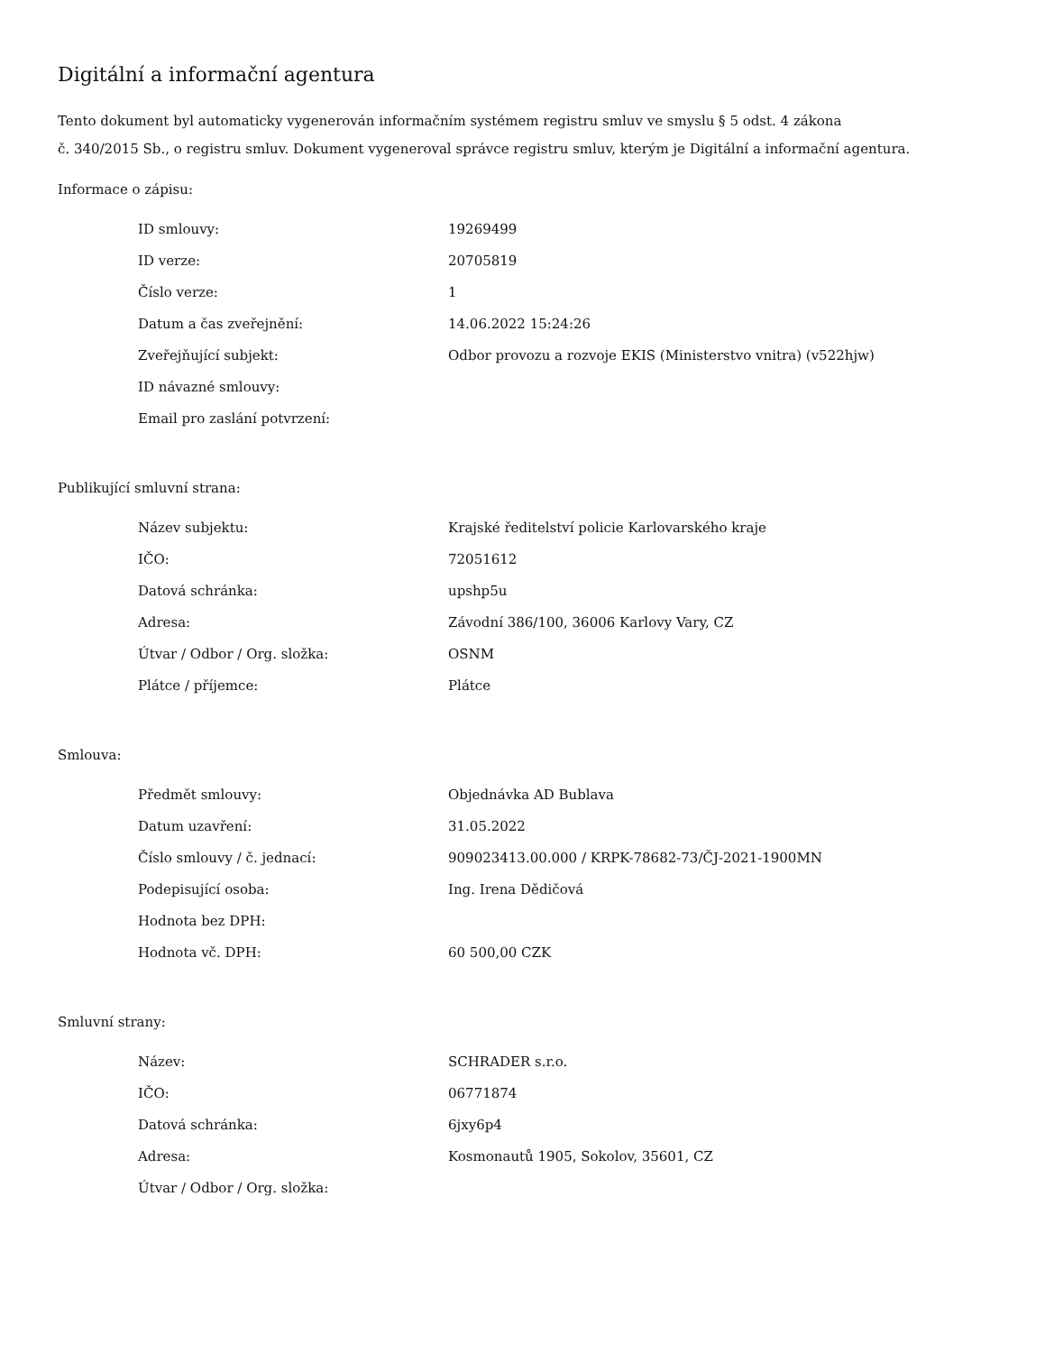Digitální a informační agentura
Tento dokument byl automaticky vygenerován informačním systémem registru smluv ve smyslu § 5 odst. 4 zákona
č. 340/2015 Sb., o registru smluv. Dokument vygeneroval správce registru smluv, kterým je Digitální a informační agentura.
Informace o zápisu:
| ID smlouvy: | 19269499 |
| ID verze: | 20705819 |
| Číslo verze: | 1 |
| Datum a čas zveřejnění: | 14.06.2022 15:24:26 |
| Zveřejňující subjekt: | Odbor provozu a rozvoje EKIS (Ministerstvo vnitra) (v522hjw) |
| ID návazné smlouvy: | |
| Email pro zaslání potvrzení: | |
Publikující smluvní strana:
| Název subjektu: | Krajské ředitelství policie Karlovarského kraje |
| IČO: | 72051612 |
| Datová schránka: | upshp5u |
| Adresa: | Závodní 386/100, 36006 Karlovy Vary, CZ |
| Útvar / Odbor / Org. složka: | OSNM |
| Plátce / příjemce: | Plátce |
Smlouva:
| Předmět smlouvy: | Objednávka AD Bublava |
| Datum uzavření: | 31.05.2022 |
| Číslo smlouvy / č. jednací: | 909023413.00.000 / KRPK-78682-73/ČJ-2021-1900MN |
| Podepisující osoba: | Ing. Irena Dědičová |
| Hodnota bez DPH: | |
| Hodnota vč. DPH: | 60 500,00 CZK |
Smluvní strany:
| Název: | SCHRADER s.r.o. |
| IČO: | 06771874 |
| Datová schránka: | 6jxy6p4 |
| Adresa: | Kosmonautů 1905, Sokolov, 35601, CZ |
| Útvar / Odbor / Org. složka: | |